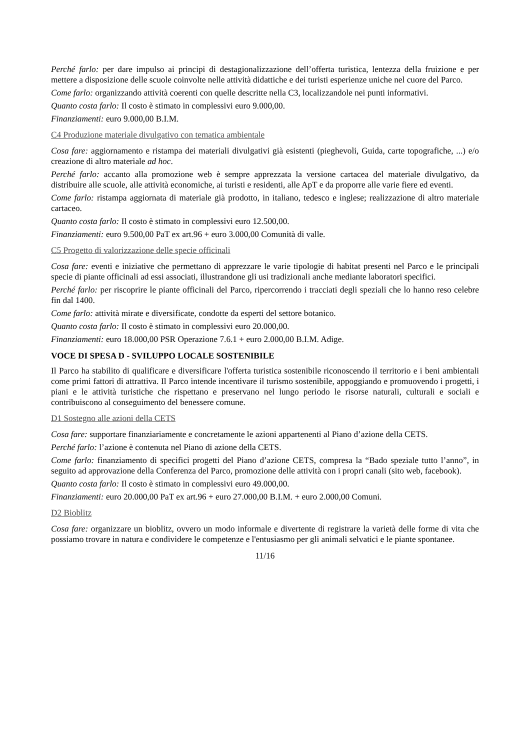Perché farlo: per dare impulso ai principi di destagionalizzazione dell’offerta turistica, lentezza della fruizione e per mettere a disposizione delle scuole coinvolte nelle attività didattiche e dei turisti esperienze uniche nel cuore del Parco.
Come farlo: organizzando attività coerenti con quelle descritte nella C3, localizzandole nei punti informativi.
Quanto costa farlo: Il costo è stimato in complessivi euro 9.000,00.
Finanziamenti: euro 9.000,00 B.I.M.
C4 Produzione materiale divulgativo con tematica ambientale
Cosa fare: aggiornamento e ristampa dei materiali divulgativi già esistenti (pieghevoli, Guida, carte topografiche, ...) e/o creazione di altro materiale ad hoc.
Perché farlo: accanto alla promozione web è sempre apprezzata la versione cartacea del materiale divulgativo, da distribuire alle scuole, alle attività economiche, ai turisti e residenti, alle ApT e da proporre alle varie fiere ed eventi.
Come farlo: ristampa aggiornata di materiale già prodotto, in italiano, tedesco e inglese; realizzazione di altro materiale cartaceo.
Quanto costa farlo: Il costo è stimato in complessivi euro 12.500,00.
Finanziamenti: euro 9.500,00 PaT ex art.96 + euro 3.000,00 Comunità di valle.
C5 Progetto di valorizzazione delle specie officinali
Cosa fare: eventi e iniziative che permettano di apprezzare le varie tipologie di habitat presenti nel Parco e le principali specie di piante officinali ad essi associati, illustrandone gli usi tradizionali anche mediante laboratori specifici.
Perché farlo: per riscoprire le piante officinali del Parco, ripercorrendo i tracciati degli speziali che lo hanno reso celebre fin dal 1400.
Come farlo: attività mirate e diversificate, condotte da esperti del settore botanico.
Quanto costa farlo: Il costo è stimato in complessivi euro 20.000,00.
Finanziamenti: euro 18.000,00 PSR Operazione 7.6.1 + euro 2.000,00 B.I.M. Adige.
VOCE DI SPESA D - SVILUPPO LOCALE SOSTENIBILE
Il Parco ha stabilito di qualificare e diversificare l'offerta turistica sostenibile riconoscendo il territorio e i beni ambientali come primi fattori di attrattiva. Il Parco intende incentivare il turismo sostenibile, appoggiando e promuovendo i progetti, i piani e le attività turistiche che rispettano e preservano nel lungo periodo le risorse naturali, culturali e sociali e contribuiscono al conseguimento del benessere comune.
D1 Sostegno alle azioni della CETS
Cosa fare: supportare finanziariamente e concretamente le azioni appartenenti al Piano d’azione della CETS.
Perché farlo: l’azione è contenuta nel Piano di azione della CETS.
Come farlo: finanziamento di specifici progetti del Piano d’azione CETS, compresa la “Bado speziale tutto l’anno”, in seguito ad approvazione della Conferenza del Parco, promozione delle attività con i propri canali (sito web, facebook).
Quanto costa farlo: Il costo è stimato in complessivi euro 49.000,00.
Finanziamenti: euro 20.000,00 PaT ex art.96 + euro 27.000,00 B.I.M. + euro 2.000,00 Comuni.
D2 Bioblitz
Cosa fare: organizzare un bioblitz, ovvero un modo informale e divertente di registrare la varietà delle forme di vita che possiamo trovare in natura e condividere le competenze e l'entusiasmo per gli animali selvatici e le piante spontanee.
11/16